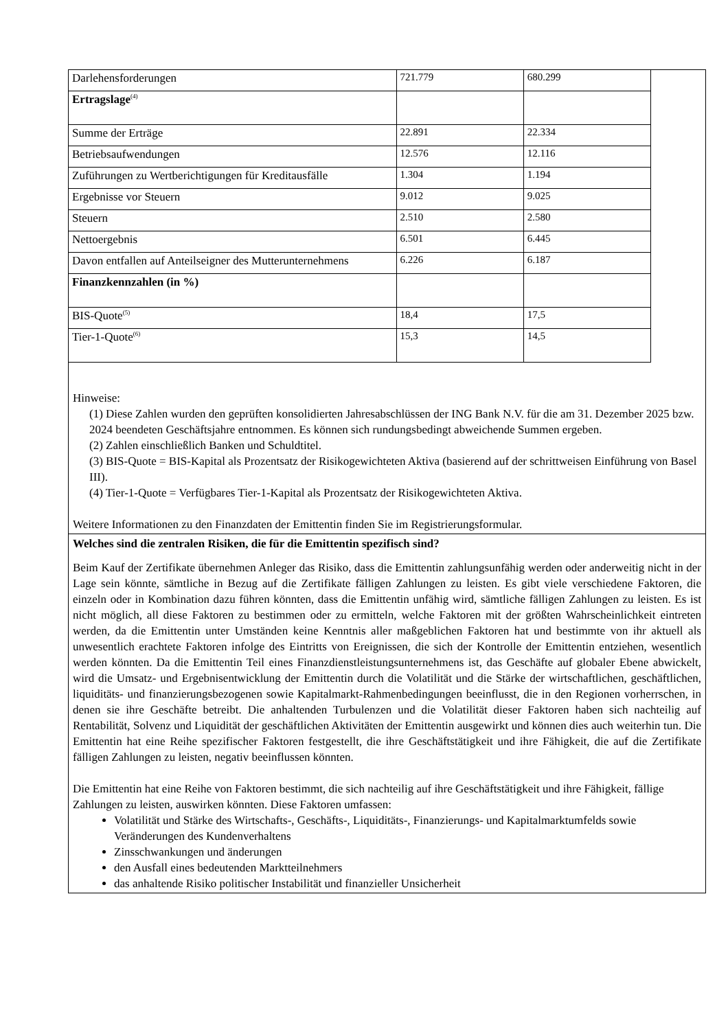| Darlehensforderungen | 721.779 | 680.299 |
| Ertragslage<sup>(4)</sup> | | |
| Summe der Erträge | 22.891 | 22.334 |
| Betriebsaufwendungen | 12.576 | 12.116 |
| Zuführungen zu Wertberichtigungen für Kreditausfälle | 1.304 | 1.194 |
| Ergebnisse vor Steuern | 9.012 | 9.025 |
| Steuern | 2.510 | 2.580 |
| Nettoergebnis | 6.501 | 6.445 |
| Davon entfallen auf Anteilseigner des Mutterunternehmens | 6.226 | 6.187 |
| Finanzkennzahlen (in %) | | |
| BIS-Quote<sup>(5)</sup> | 18,4 | 17,5 |
| Tier-1-Quote<sup>(6)</sup> | 15,3 | 14,5 |
Hinweise:
(1) Diese Zahlen wurden den geprüften konsolidierten Jahresabschlüssen der ING Bank N.V. für die am 31. Dezember 2025 bzw. 2024 beendeten Geschäftsjahre entnommen. Es können sich rundungsbedingt abweichende Summen ergeben.
(2) Zahlen einschließlich Banken und Schuldtitel.
(3) BIS-Quote = BIS-Kapital als Prozentsatz der Risikogewichteten Aktiva (basierend auf der schrittweisen Einführung von Basel III).
(4) Tier-1-Quote = Verfügbares Tier-1-Kapital als Prozentsatz der Risikogewichteten Aktiva.
Weitere Informationen zu den Finanzdaten der Emittentin finden Sie im Registrierungsformular.
Welches sind die zentralen Risiken, die für die Emittentin spezifisch sind?
Beim Kauf der Zertifikate übernehmen Anleger das Risiko, dass die Emittentin zahlungsunfähig werden oder anderweitig nicht in der Lage sein könnte, sämtliche in Bezug auf die Zertifikate fälligen Zahlungen zu leisten. Es gibt viele verschiedene Faktoren, die einzeln oder in Kombination dazu führen könnten, dass die Emittentin unfähig wird, sämtliche fälligen Zahlungen zu leisten. Es ist nicht möglich, all diese Faktoren zu bestimmen oder zu ermitteln, welche Faktoren mit der größten Wahrscheinlichkeit eintreten werden, da die Emittentin unter Umständen keine Kenntnis aller maßgeblichen Faktoren hat und bestimmte von ihr aktuell als unwesentlich erachtete Faktoren infolge des Eintritts von Ereignissen, die sich der Kontrolle der Emittentin entziehen, wesentlich werden könnten. Da die Emittentin Teil eines Finanzdienstleistungsunternehmens ist, das Geschäfte auf globaler Ebene abwickelt, wird die Umsatz- und Ergebnisentwicklung der Emittentin durch die Volatilität und die Stärke der wirtschaftlichen, geschäftlichen, liquiditäts- und finanzierungsbezogenen sowie Kapitalmarkt-Rahmenbedingungen beeinflusst, die in den Regionen vorherrschen, in denen sie ihre Geschäfte betreibt. Die anhaltenden Turbulenzen und die Volatilität dieser Faktoren haben sich nachteilig auf Rentabilität, Solvenz und Liquidität der geschäftlichen Aktivitäten der Emittentin ausgewirkt und können dies auch weiterhin tun. Die Emittentin hat eine Reihe spezifischer Faktoren festgestellt, die ihre Geschäftstätigkeit und ihre Fähigkeit, die auf die Zertifikate fälligen Zahlungen zu leisten, negativ beeinflussen könnten.
Die Emittentin hat eine Reihe von Faktoren bestimmt, die sich nachteilig auf ihre Geschäftstätigkeit und ihre Fähigkeit, fällige Zahlungen zu leisten, auswirken könnten. Diese Faktoren umfassen:
Volatilität und Stärke des Wirtschafts-, Geschäfts-, Liquiditäts-, Finanzierungs- und Kapitalmarktumfelds sowie Veränderungen des Kundenverhaltens
Zinsschwankungen und änderungen
den Ausfall eines bedeutenden Marktteilnehmers
das anhaltende Risiko politischer Instabilität und finanzieller Unsicherheit